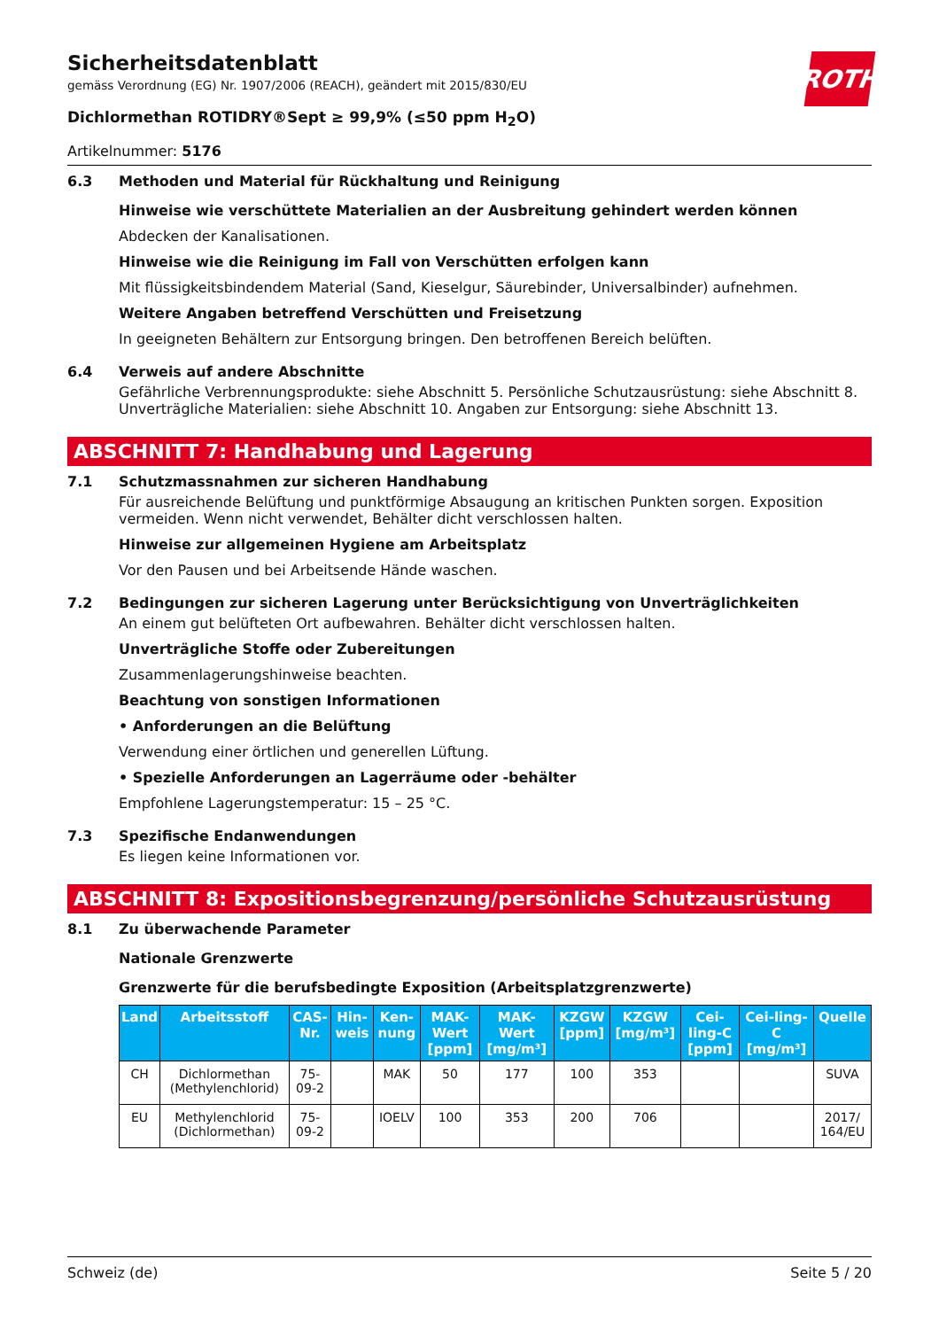ROTH
Sicherheitsdatenblatt
gemäss Verordnung (EG) Nr. 1907/2006 (REACH), geändert mit 2015/830/EU
Dichlormethan ROTIDRY®Sept ≥ 99,9% (≤50 ppm H<sub>2</sub>O)
Artikelnummer: 5176
6.3 Methoden und Material für Rückhaltung und Reinigung
Hinweise wie verschüttete Materialien an der Ausbreitung gehindert werden können
Abdecken der Kanalisationen.
Hinweise wie die Reinigung im Fall von Verschütten erfolgen kann
Mit flüssigkeitsbindendem Material (Sand, Kieselgur, Säurebinder, Universalbinder) aufnehmen.
Weitere Angaben betreffend Verschütten und Freisetzung
In geeigneten Behältern zur Entsorgung bringen. Den betroffenen Bereich belüften.
6.4 Verweis auf andere Abschnitte
Gefährliche Verbrennungsprodukte: siehe Abschnitt 5. Persönliche Schutzausrüstung: siehe Abschnitt 8. Unverträgliche Materialien: siehe Abschnitt 10. Angaben zur Entsorgung: siehe Abschnitt 13.
ABSCHNITT 7: Handhabung und Lagerung
7.1 Schutzmassnahmen zur sicheren Handhabung
Für ausreichende Belüftung und punktförmige Absaugung an kritischen Punkten sorgen. Exposition vermeiden. Wenn nicht verwendet, Behälter dicht verschlossen halten.
Hinweise zur allgemeinen Hygiene am Arbeitsplatz
Vor den Pausen und bei Arbeitsende Hände waschen.
7.2 Bedingungen zur sicheren Lagerung unter Berücksichtigung von Unverträglichkeiten
An einem gut belüfteten Ort aufbewahren. Behälter dicht verschlossen halten.
Unverträgliche Stoffe oder Zubereitungen
Zusammenlagerungshinweise beachten.
Beachtung von sonstigen Informationen
• Anforderungen an die Belüftung
Verwendung einer örtlichen und generellen Lüftung.
• Spezielle Anforderungen an Lagerräume oder -behälter
Empfohlene Lagerungstemperatur: 15 – 25 °C.
7.3 Spezifische Endanwendungen
Es liegen keine Informationen vor.
ABSCHNITT 8: Expositionsbegrenzung/persönliche Schutzausrüstung
8.1 Zu überwachende Parameter
Nationale Grenzwerte
Grenzwerte für die berufsbedingte Exposition (Arbeitsplatzgrenzwerte)
| Land | Arbeitsstoff | CAS-Nr. | Hin-weis | Ken-nung | MAK-Wert [ppm] | MAK-Wert [mg/m³] | KZGW [ppm] | KZGW [mg/m³] | Cei-ling-C [ppm] | Cei-ling-C [mg/m³] | Quelle |
| --- | --- | --- | --- | --- | --- | --- | --- | --- | --- | --- | --- |
| CH | Dichlormethan (Methylenchlorid) | 75-09-2 | | MAK | 50 | 177 | 100 | 353 | | | SUVA |
| EU | Methylenchlorid (Dichlormethan) | 75-09-2 | | IOELV | 100 | 353 | 200 | 706 | | | 2017/ 164/EU |
Schweiz (de) Seite 5 / 20